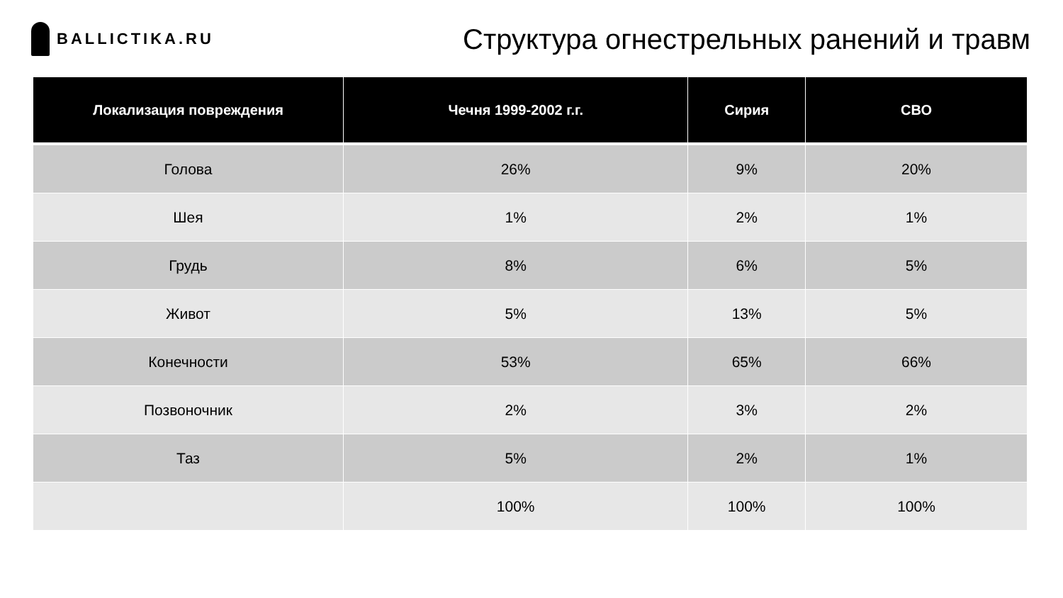BALLICTIKA.RU
Структура огнестрельных ранений и травм
| Локализация повреждения | Чечня 1999-2002 г.г. | Сирия | СВО |
| --- | --- | --- | --- |
| Голова | 26% | 9% | 20% |
| Шея | 1% | 2% | 1% |
| Грудь | 8% | 6% | 5% |
| Живот | 5% | 13% | 5% |
| Конечности | 53% | 65% | 66% |
| Позвоночник | 2% | 3% | 2% |
| Таз | 5% | 2% | 1% |
| | 100% | 100% | 100% |